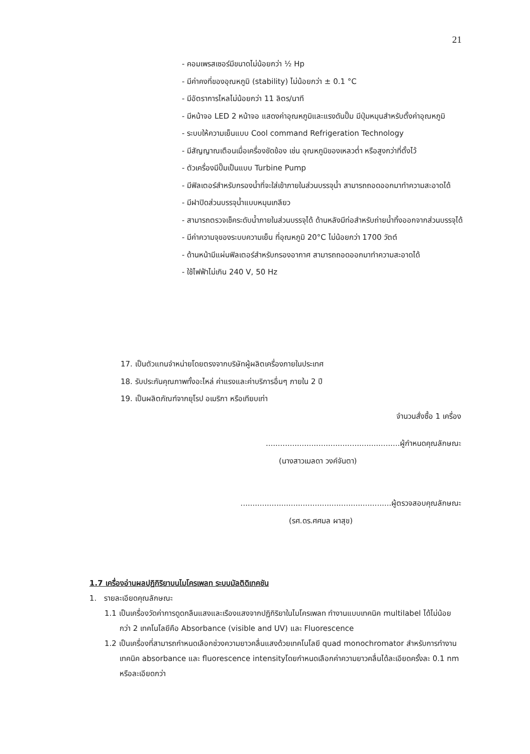21
- คอมเพรสเซอร์มีขนาดไม่น้อยกว่า ½ Hp
- มีค่าคงที่ของอุณหภูมิ (stability) ไม่น้อยกว่า ± 0.1 °C
- มีอัตราการไหลไม่น้อยกว่า 11 ลิตร/นาที
- มีหน้าจอ LED 2 หน้าจอ แสดงค่าอุณหภูมิและแรงดันปั๊ม มีปุ่มหมุนสำหรับตั้งค่าอุณหภูมิ
- ระบบให้ความเย็นแบบ Cool command Refrigeration Technology
- มีสัญญาณเตือนเมื่อเครื่องขัดข้อง เช่น อุณหภูมิของเหลวต่ำ หรือสูงกว่าที่ตั้งไว้
- ตัวเครื่องมีปั๊มเป็นแบบ Turbine Pump
- มีฟิลเตอร์สำหรับกรองน้ำที่จะใส่เข้าภายในส่วนบรรจุน้ำ สามารถถอดออกมาทำความสะอาดได้
- มีฝาปิดส่วนบรรจุน้ำแบบหมุนเกลียว
- สามารถตรวจเช็คระดับน้ำภายในส่วนบรรจุได้ ด้านหลังมีท่อสำหรับถ่ายน้ำทิ้งออกจากส่วนบรรจุได้
- มีค่าความจุของระบบความเย็น ที่อุณหภูมิ 20°C ไม่น้อยกว่า 1700 วัตต์
- ด้านหน้ามีแผ่นฟิลเตอร์สำหรับกรองอากาศ สามารถถอดออกมาทำความสะอาดได้
- ใช้ไฟฟ้าไม่เกิน 240 V, 50 Hz
17. เป็นตัวแทนจำหน่ายโดยตรงจากบริษัทผู้ผลิตเครื่องภายในประเทศ
18. รับประกันคุณภาพทั้งอะไหล่ ค่าแรงและค่าบริการอื่นๆ ภายใน 2 ปี
19. เป็นผลิตภัณฑ์จากยุโรป อเมริกา หรือเทียบเท่า
จำนวนสั่งซื้อ 1 เครื่อง
........................................................ผู้กำหนดคุณลักษณะ
(นางสาวเมลดา วงค์จันตา)
...............................................................ผู้ตรวจสอบคุณลักษณะ
(รศ.ดร.ศศมล ผาสุข)
1.7 เครื่องอ่านผลปฏิกิริยาบนไมโครเพลท ระบบมัลติดิเทคชัน
1. รายละเอียดคุณลักษณะ
1.1 เป็นเครื่องวัดค่าการดูดกลืนแสงและเรืองแสงจากปฏิกิริยาในไมโครเพลท ทำงานแบบเทคนิค multilabel ได้ไม่น้อยกว่า 2 เทคโนโลยีคือ Absorbance (visible and UV) และ Fluorescence
1.2 เป็นเครื่องที่สามารถกำหนดเลือกช่วงความยาวคลื่นแสงด้วยเทคโนโลยี quad monochromator สำหรับการทำงานเทคนิค absorbance และ fluorescence intensityโดยกำหนดเลือกค่าความยาวคลื่นได้ละเอียดครั้งละ 0.1 nm หรือละเอียดกว่า